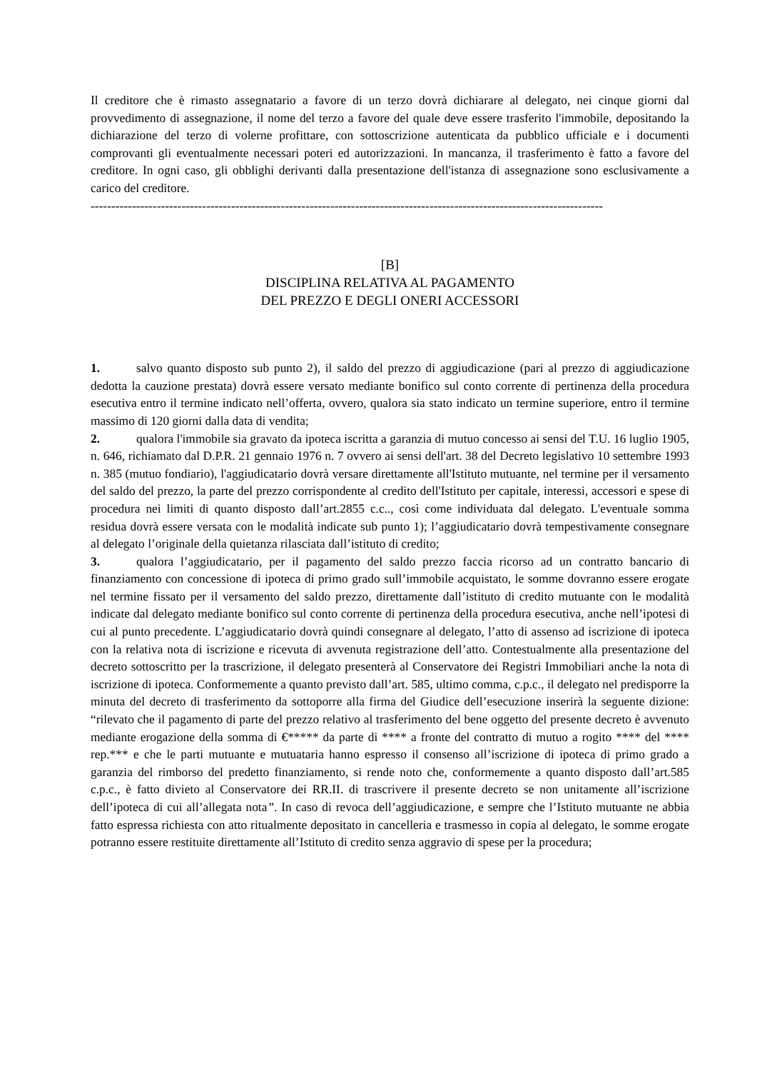Il creditore che è rimasto assegnatario a favore di un terzo dovrà dichiarare al delegato, nei cinque giorni dal provvedimento di assegnazione, il nome del terzo a favore del quale deve essere trasferito l'immobile, depositando la dichiarazione del terzo di volerne profittare, con sottoscrizione autenticata da pubblico ufficiale e i documenti comprovanti gli eventualmente necessari poteri ed autorizzazioni. In mancanza, il trasferimento è fatto a favore del creditore. In ogni caso, gli obblighi derivanti dalla presentazione dell'istanza di assegnazione sono esclusivamente a carico del creditore.
----------------------------------------------------------------------------------------------------------------------------
[B]
DISCIPLINA RELATIVA AL PAGAMENTO
DEL PREZZO E DEGLI ONERI ACCESSORI
1. salvo quanto disposto sub punto 2), il saldo del prezzo di aggiudicazione (pari al prezzo di aggiudicazione dedotta la cauzione prestata) dovrà essere versato mediante bonifico sul conto corrente di pertinenza della procedura esecutiva entro il termine indicato nell’offerta, ovvero, qualora sia stato indicato un termine superiore, entro il termine massimo di 120 giorni dalla data di vendita;
2. qualora l'immobile sia gravato da ipoteca iscritta a garanzia di mutuo concesso ai sensi del T.U. 16 luglio 1905, n. 646, richiamato dal D.P.R. 21 gennaio 1976 n. 7 ovvero ai sensi dell'art. 38 del Decreto legislativo 10 settembre 1993 n. 385 (mutuo fondiario), l'aggiudicatario dovrà versare direttamente all'Istituto mutuante, nel termine per il versamento del saldo del prezzo, la parte del prezzo corrispondente al credito dell'Istituto per capitale, interessi, accessori e spese di procedura nei limiti di quanto disposto dall’art.2855 c.c.., così come individuata dal delegato. L'eventuale somma residua dovrà essere versata con le modalità indicate sub punto 1); l’aggiudicatario dovrà tempestivamente consegnare al delegato l’originale della quietanza rilasciata dall’istituto di credito;
3. qualora l’aggiudicatario, per il pagamento del saldo prezzo faccia ricorso ad un contratto bancario di finanziamento con concessione di ipoteca di primo grado sull’immobile acquistato, le somme dovranno essere erogate nel termine fissato per il versamento del saldo prezzo, direttamente dall’istituto di credito mutuante con le modalità indicate dal delegato mediante bonifico sul conto corrente di pertinenza della procedura esecutiva, anche nell’ipotesi di cui al punto precedente. L’aggiudicatario dovrà quindi consegnare al delegato, l’atto di assenso ad iscrizione di ipoteca con la relativa nota di iscrizione e ricevuta di avvenuta registrazione dell’atto. Contestualmente alla presentazione del decreto sottoscritto per la trascrizione, il delegato presenterà al Conservatore dei Registri Immobiliari anche la nota di iscrizione di ipoteca. Conformemente a quanto previsto dall’art. 585, ultimo comma, c.p.c., il delegato nel predisporre la minuta del decreto di trasferimento da sottoporre alla firma del Giudice dell’esecuzione inserirà la seguente dizione: “rilevato che il pagamento di parte del prezzo relativo al trasferimento del bene oggetto del presente decreto è avvenuto mediante erogazione della somma di €***** da parte di **** a fronte del contratto di mutuo a rogito **** del **** rep.*** e che le parti mutuante e mutuataria hanno espresso il consenso all’iscrizione di ipoteca di primo grado a garanzia del rimborso del predetto finanziamento, si rende noto che, conformemente a quanto disposto dall’art.585 c.p.c., è fatto divieto al Conservatore dei RR.II. di trascrivere il presente decreto se non unitamente all’iscrizione dell’ipoteca di cui all’allegata nota”. In caso di revoca dell’aggiudicazione, e sempre che l’Istituto mutuante ne abbia fatto espressa richiesta con atto ritualmente depositato in cancelleria e trasmesso in copia al delegato, le somme erogate potranno essere restituite direttamente all’Istituto di credito senza aggravio di spese per la procedura;